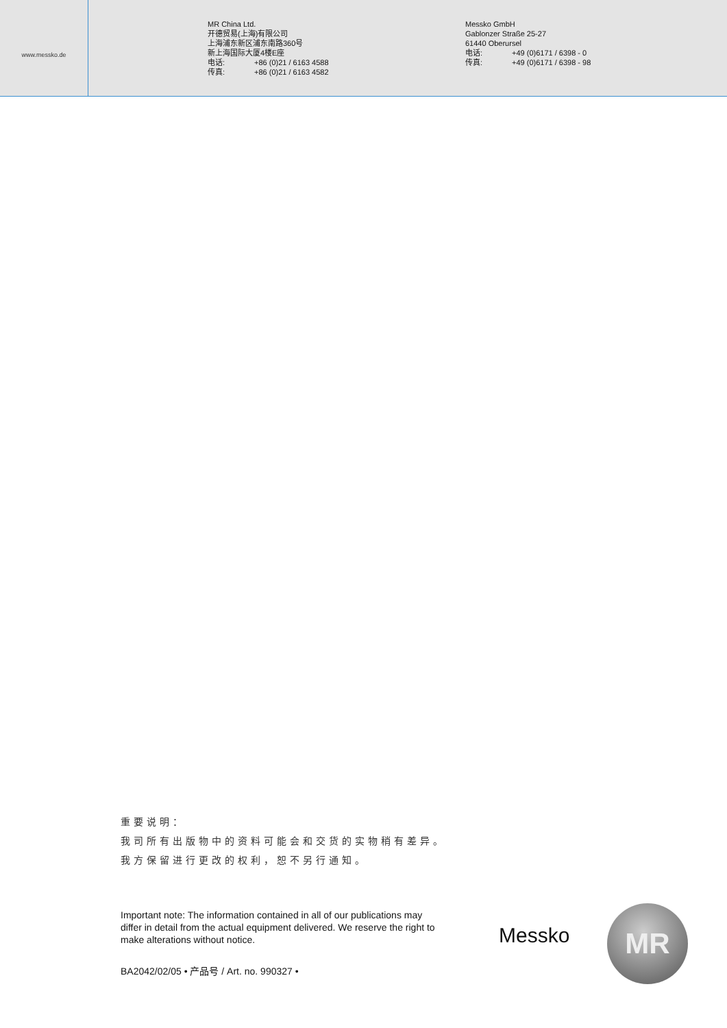www.messko.de
MR China Ltd.
开德贸易(上海)有限公司
上海浦东新区浦东南路360号
新上海国际大厦4楼E座
电话: +86 (0)21 / 6163 4588
传真: +86 (0)21 / 6163 4582
Messko GmbH
Gablonzer Straße 25-27
61440 Oberursel
电话: +49 (0)6171 / 6398 - 0
传真: +49 (0)6171 / 6398 - 98
重要说明：
我司所有出版物中的资料可能会和交货的实物稍有差异。
我方保留进行更改的权利，恕不另行通知。
Important note: The information contained in all of our publications may differ in detail from the actual equipment delivered. We reserve the right to make alterations without notice.
Messko MR
BA2042/02/05 • 产品号 / Art. no. 990327 •